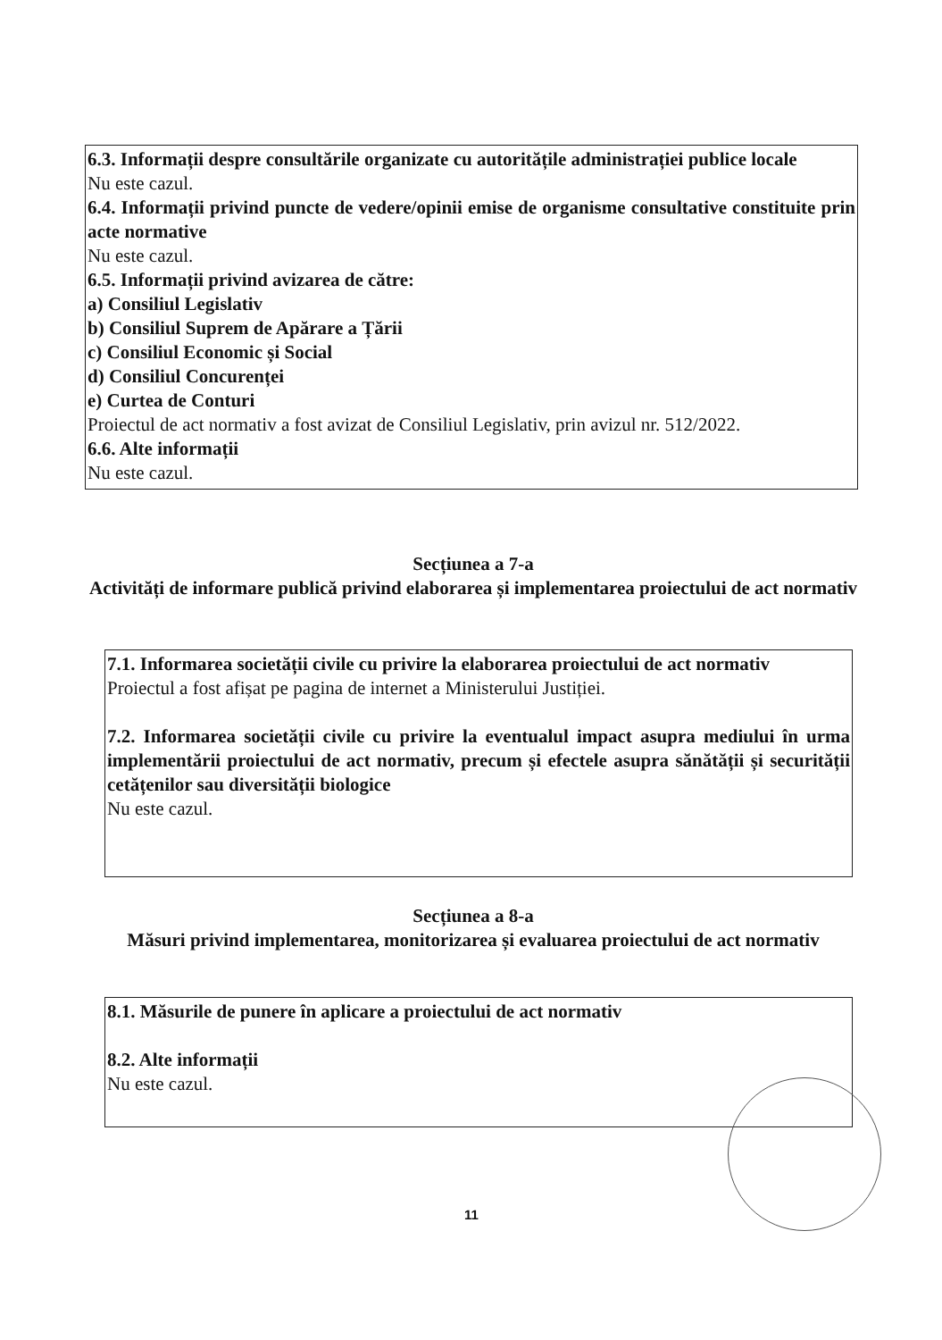6.3. Informații despre consultările organizate cu autoritățile administrației publice locale
Nu este cazul.
6.4. Informații privind puncte de vedere/opinii emise de organisme consultative constituite prin acte normative
Nu este cazul.
6.5. Informații privind avizarea de către:
a) Consiliul Legislativ
b) Consiliul Suprem de Apărare a Țării
c) Consiliul Economic și Social
d) Consiliul Concurenței
e) Curtea de Conturi
Proiectul de act normativ a fost avizat de Consiliul Legislativ, prin avizul nr. 512/2022.
6.6. Alte informații
Nu este cazul.
Secțiunea a 7-a
Activități de informare publică privind elaborarea și implementarea proiectului de act normativ
7.1. Informarea societății civile cu privire la elaborarea proiectului de act normativ
Proiectul a fost afișat pe pagina de internet a Ministerului Justiției.
7.2. Informarea societății civile cu privire la eventualul impact asupra mediului în urma implementării proiectului de act normativ, precum și efectele asupra sănătății și securității cetățenilor sau diversității biologice
Nu este cazul.
Secțiunea a 8-a
Măsuri privind implementarea, monitorizarea și evaluarea proiectului de act normativ
8.1. Măsurile de punere în aplicare a proiectului de act normativ
8.2. Alte informații
Nu este cazul.
11